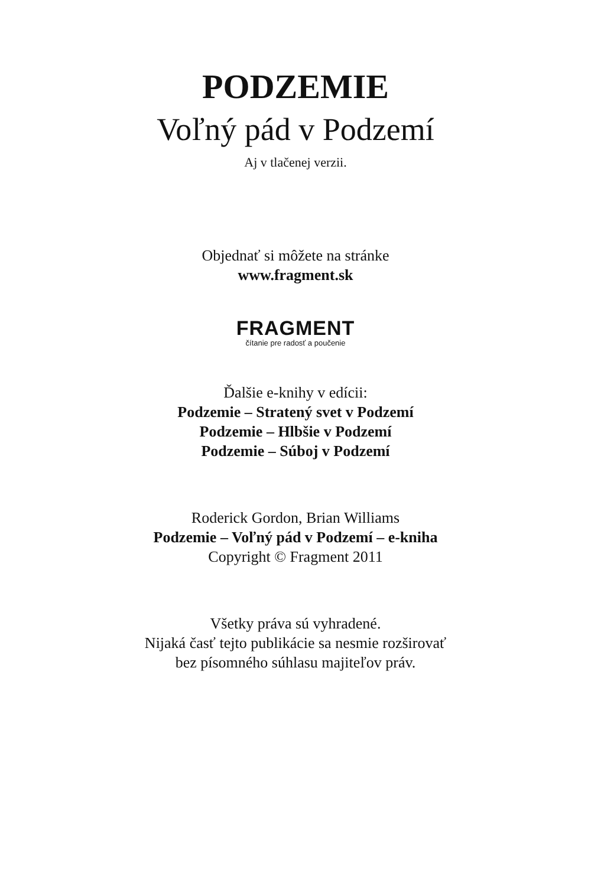PODZEMIE
Voľný pád v Podzemí
Aj v tlačenej verzii.
Objednať si môžete na stránke
www.fragment.sk
FRAGMENT
čítanie pre radosť a poučenie
Ďalšie e-knihy v edícii:
Podzemie – Stratený svet v Podzemí
Podzemie – Hlbšie v Podzemí
Podzemie – Súboj v Podzemí
Roderick Gordon, Brian Williams
Podzemie – Voľný pád v Podzemí – e-kniha
Copyright © Fragment 2011
Všetky práva sú vyhradené.
Nijaká časť tejto publikácie sa nesmie rozširovať
bez písomného súhlasu majiteľov práv.